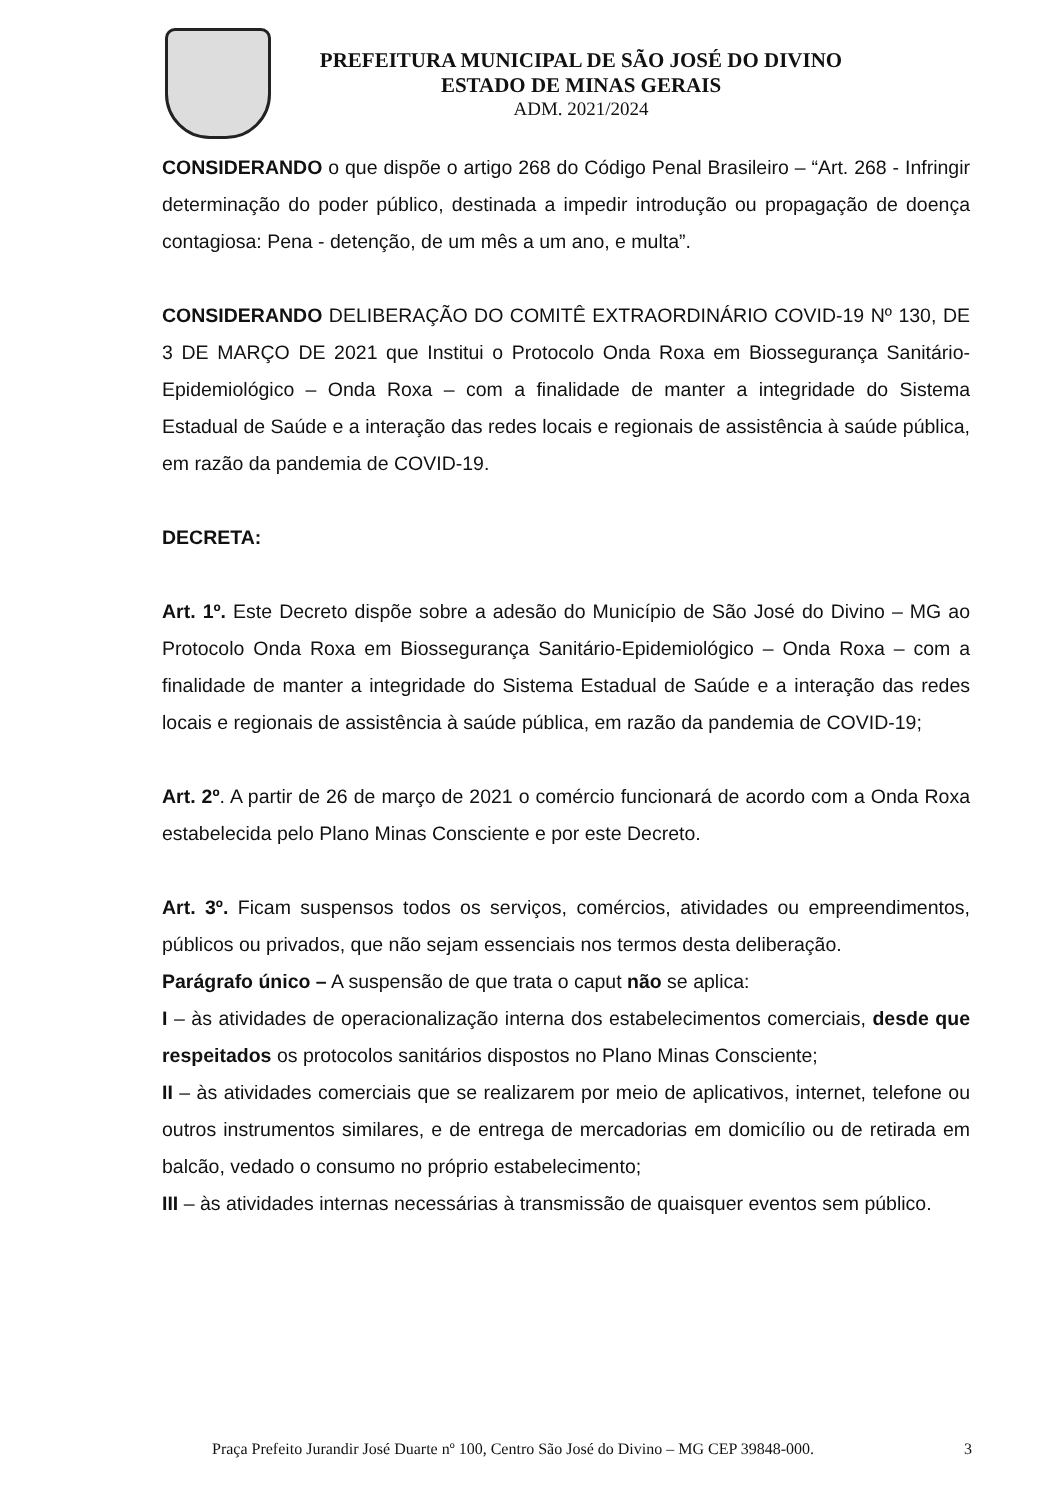PREFEITURA MUNICIPAL DE SÃO JOSÉ DO DIVINO
ESTADO DE MINAS GERAIS
ADM. 2021/2024
CONSIDERANDO o que dispõe o artigo 268 do Código Penal Brasileiro – “Art. 268 - Infringir determinação do poder público, destinada a impedir introdução ou propagação de doença contagiosa: Pena - detenção, de um mês a um ano, e multa”.
CONSIDERANDO DELIBERAÇÃO DO COMITÊ EXTRAORDINÁRIO COVID-19 Nº 130, DE 3 DE MARÇO DE 2021 que Institui o Protocolo Onda Roxa em Biossegurança Sanitário-Epidemiológico – Onda Roxa – com a finalidade de manter a integridade do Sistema Estadual de Saúde e a interação das redes locais e regionais de assistência à saúde pública, em razão da pandemia de COVID-19.
DECRETA:
Art. 1º. Este Decreto dispõe sobre a adesão do Município de São José do Divino – MG ao Protocolo Onda Roxa em Biossegurança Sanitário-Epidemiológico – Onda Roxa – com a finalidade de manter a integridade do Sistema Estadual de Saúde e a interação das redes locais e regionais de assistência à saúde pública, em razão da pandemia de COVID-19;
Art. 2º. A partir de 26 de março de 2021 o comércio funcionará de acordo com a Onda Roxa estabelecida pelo Plano Minas Consciente e por este Decreto.
Art. 3º. Ficam suspensos todos os serviços, comércios, atividades ou empreendimentos, públicos ou privados, que não sejam essenciais nos termos desta deliberação.
Parágrafo único – A suspensão de que trata o caput não se aplica:
I – às atividades de operacionalização interna dos estabelecimentos comerciais, desde que respeitados os protocolos sanitários dispostos no Plano Minas Consciente;
II – às atividades comerciais que se realizarem por meio de aplicativos, internet, telefone ou outros instrumentos similares, e de entrega de mercadorias em domicílio ou de retirada em balcão, vedado o consumo no próprio estabelecimento;
III – às atividades internas necessárias à transmissão de quaisquer eventos sem público.
Praça Prefeito Jurandir José Duarte nº 100, Centro São José do Divino – MG CEP 39848-000. 3